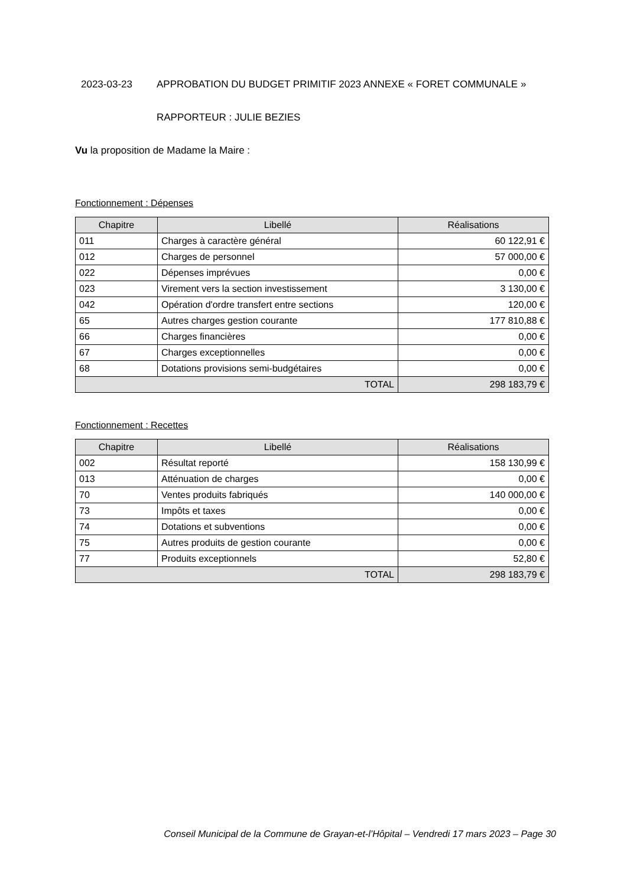2023-03-23 APPROBATION DU BUDGET PRIMITIF 2023 ANNEXE « FORET COMMUNALE »
RAPPORTEUR : JULIE BEZIES
Vu la proposition de Madame la Maire :
Fonctionnement : Dépenses
| Chapitre | Libellé | Réalisations |
| --- | --- | --- |
| 011 | Charges à caractère général | 60 122,91 € |
| 012 | Charges de personnel | 57 000,00 € |
| 022 | Dépenses imprévues | 0,00 € |
| 023 | Virement vers la section investissement | 3 130,00 € |
| 042 | Opération d'ordre transfert entre sections | 120,00 € |
| 65 | Autres charges gestion courante | 177 810,88 € |
| 66 | Charges financières | 0,00 € |
| 67 | Charges exceptionnelles | 0,00 € |
| 68 | Dotations provisions semi-budgétaires | 0,00 € |
| TOTAL | | 298 183,79 € |
Fonctionnement : Recettes
| Chapitre | Libellé | Réalisations |
| --- | --- | --- |
| 002 | Résultat reporté | 158 130,99 € |
| 013 | Atténuation de charges | 0,00 € |
| 70 | Ventes produits fabriqués | 140 000,00 € |
| 73 | Impôts et taxes | 0,00 € |
| 74 | Dotations et subventions | 0,00 € |
| 75 | Autres produits de gestion courante | 0,00 € |
| 77 | Produits exceptionnels | 52,80 € |
| TOTAL | | 298 183,79 € |
Conseil Municipal de la Commune de Grayan-et-l’Hôpital – Vendredi 17 mars 2023 – Page 30